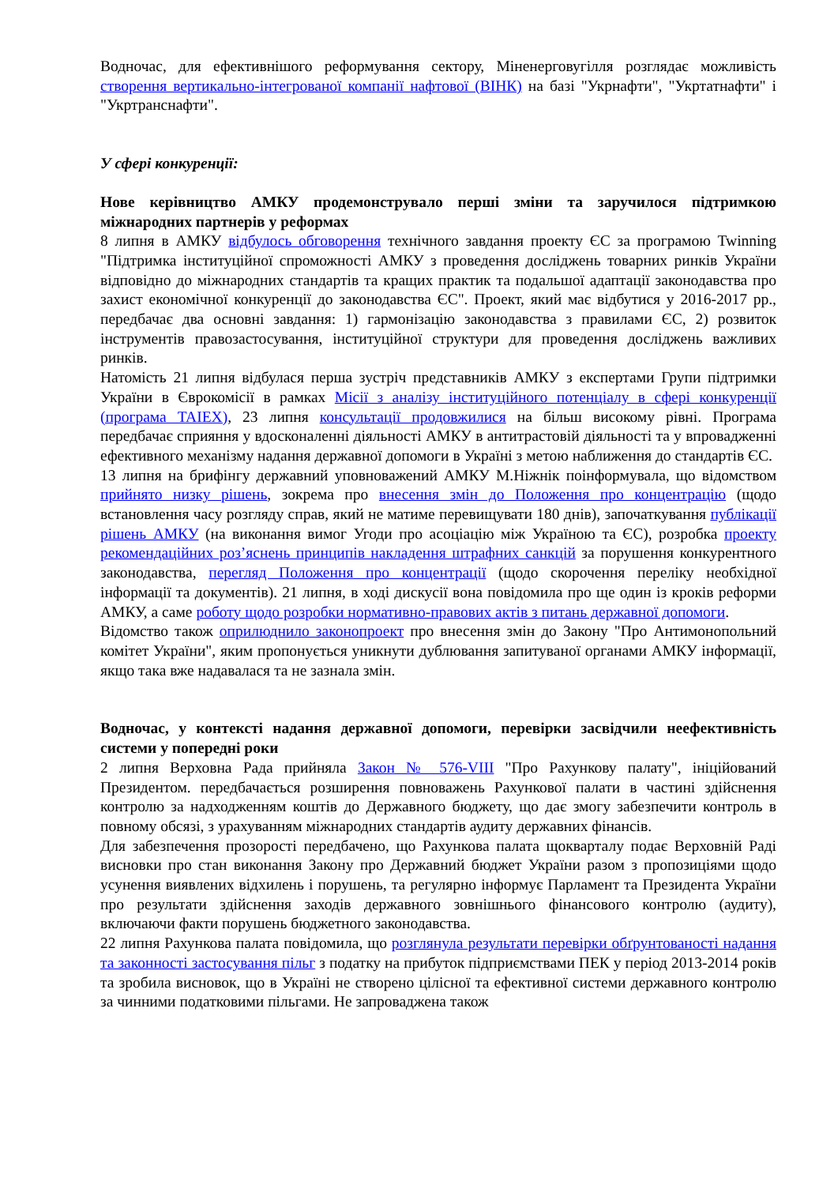Водночас, для ефективнішого реформування сектору, Міненерговугілля розглядає можливість створення вертикально-інтегрованої компанії нафтової (ВІНК) на базі "Укрнафти", "Укртатнафти" і "Укртранснафти".
У сфері конкуренції:
Нове керівництво АМКУ продемонструвало перші зміни та заручилося підтримкою міжнародних партнерів у реформах
8 липня в АМКУ відбулось обговорення технічного завдання проекту ЄС за програмою Twinning "Підтримка інституційної спроможності АМКУ з проведення досліджень товарних ринків України відповідно до міжнародних стандартів та кращих практик та подальшої адаптації законодавства про захист економічної конкуренції до законодавства ЄС". Проект, який має відбутися у 2016-2017 рр., передбачає два основні завдання: 1) гармонізацію законодавства з правилами ЄС, 2) розвиток інструментів правозастосування, інституційної структури для проведення досліджень важливих ринків.
Натомість 21 липня відбулася перша зустріч представників АМКУ з експертами Групи підтримки України в Єврокомісії в рамках Місії з аналізу інституційного потенціалу в сфері конкуренції (програма TAIEX), 23 липня консультації продовжилися на більш високому рівні. Програма передбачає сприяння у вдосконаленні діяльності АМКУ в антитрастовій діяльності та у впровадженні ефективного механізму надання державної допомоги в Україні з метою наближення до стандартів ЄС.
13 липня на брифінгу державний уповноважений АМКУ М.Ніжнік поінформувала, що відомством прийнято низку рішень, зокрема про внесення змін до Положення про концентрацію (щодо встановлення часу розгляду справ, який не матиме перевищувати 180 днів), започаткування публікації рішень АМКУ (на виконання вимог Угоди про асоціацію між Україною та ЄС), розробка проекту рекомендаційних роз’яснень принципів накладення штрафних санкцій за порушення конкурентного законодавства, перегляд Положення про концентрації (щодо скорочення переліку необхідної інформації та документів). 21 липня, в ході дискусії вона повідомила про ще один із кроків реформи АМКУ, а саме роботу щодо розробки нормативно-правових актів з питань державної допомоги.
Відомство також оприлюднило законопроект про внесення змін до Закону "Про Антимонопольний комітет України", яким пропонується уникнути дублювання запитуваної органами АМКУ інформації, якщо така вже надавалася та не зазнала змін.
Водночас, у контексті надання державної допомоги, перевірки засвідчили неефективність системи у попередні роки
2 липня Верховна Рада прийняла Закон № 576-VIII "Про Рахункову палату", ініційований Президентом. передбачається розширення повноважень Рахункової палати в частині здійснення контролю за надходженням коштів до Державного бюджету, що дає змогу забезпечити контроль в повному обсязі, з урахуванням міжнародних стандартів аудиту державних фінансів.
Для забезпечення прозорості передбачено, що Рахункова палата щокварталу подає Верховній Раді висновки про стан виконання Закону про Державний бюджет України разом з пропозиціями щодо усунення виявлених відхилень і порушень, та регулярно інформує Парламент та Президента України про результати здійснення заходів державного зовнішнього фінансового контролю (аудиту), включаючи факти порушень бюджетного законодавства.
22 липня Рахункова палата повідомила, що розглянула результати перевірки обґрунтованості надання та законності застосування пільг з податку на прибуток підприємствами ПЕК у період 2013-2014 років та зробила висновок, що в Україні не створено цілісної та ефективної системи державного контролю за чинними податковими пільгами. Не запроваджена також